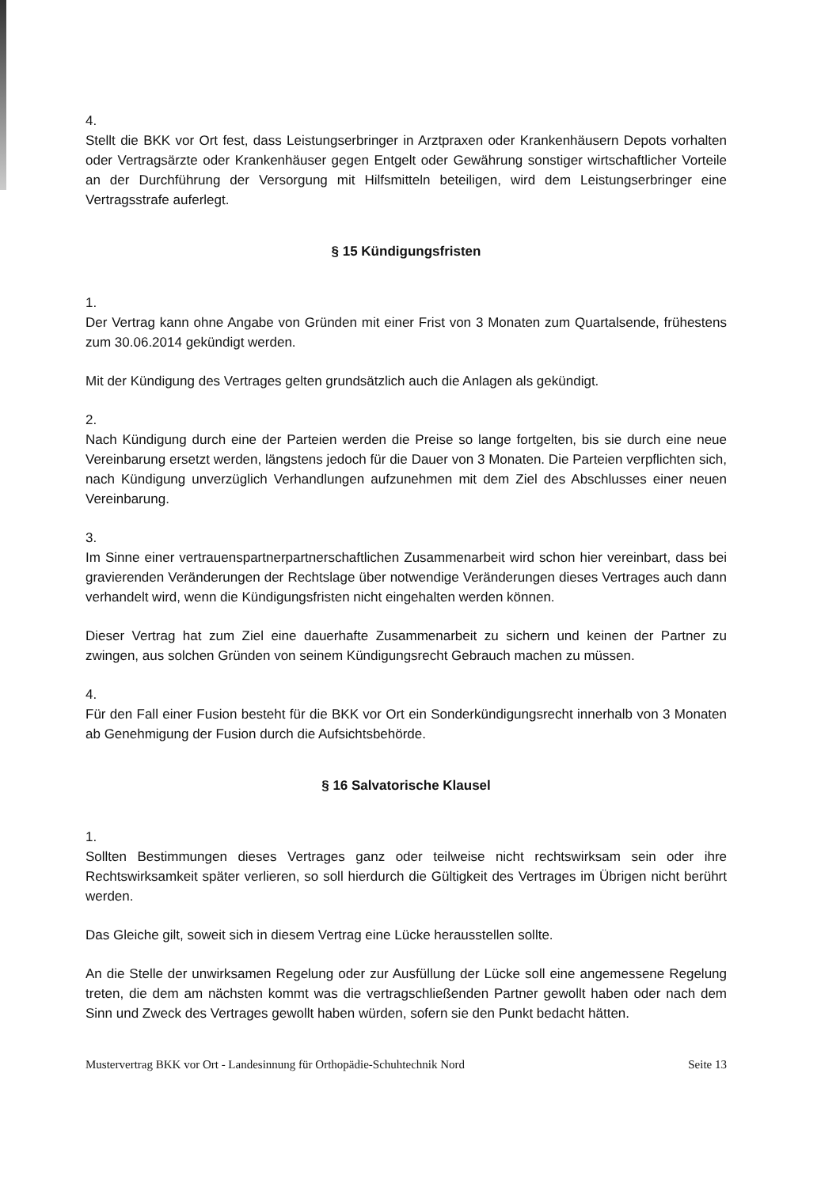4.
Stellt die BKK vor Ort fest, dass Leistungserbringer in Arztpraxen oder Krankenhäusern Depots vorhalten oder Vertragsärzte oder Krankenhäuser gegen Entgelt oder Gewährung sonstiger wirtschaftlicher Vorteile an der Durchführung der Versorgung mit Hilfsmitteln beteiligen, wird dem Leistungserbringer eine Vertragsstrafe auferlegt.
§ 15 Kündigungsfristen
1.
Der Vertrag kann ohne Angabe von Gründen mit einer Frist von 3 Monaten zum Quartalsende, frühestens zum 30.06.2014 gekündigt werden.
Mit der Kündigung des Vertrages gelten grundsätzlich auch die Anlagen als gekündigt.
2.
Nach Kündigung durch eine der Parteien werden die Preise so lange fortgelten, bis sie durch eine neue Vereinbarung ersetzt werden, längstens jedoch für die Dauer von 3 Monaten. Die Parteien verpflichten sich, nach Kündigung unverzüglich Verhandlungen aufzunehmen mit dem Ziel des Abschlusses einer neuen Vereinbarung.
3.
Im Sinne einer vertrauenspartnerpartnerschaftlichen Zusammenarbeit wird schon hier vereinbart, dass bei gravierenden Veränderungen der Rechtslage über notwendige Veränderungen dieses Vertrages auch dann verhandelt wird, wenn die Kündigungsfristen nicht eingehalten werden können.
Dieser Vertrag hat zum Ziel eine dauerhafte Zusammenarbeit zu sichern und keinen der Partner zu zwingen, aus solchen Gründen von seinem Kündigungsrecht Gebrauch machen zu müssen.
4.
Für den Fall einer Fusion besteht für die BKK vor Ort ein Sonderkündigungsrecht innerhalb von 3 Monaten ab Genehmigung der Fusion durch die Aufsichtsbehörde.
§ 16 Salvatorische Klausel
1.
Sollten Bestimmungen dieses Vertrages ganz oder teilweise nicht rechtswirksam sein oder ihre Rechtswirksamkeit später verlieren, so soll hierdurch die Gültigkeit des Vertrages im Übrigen nicht berührt werden.
Das Gleiche gilt, soweit sich in diesem Vertrag eine Lücke herausstellen sollte.
An die Stelle der unwirksamen Regelung oder zur Ausfüllung der Lücke soll eine angemessene Regelung treten, die dem am nächsten kommt was die vertragschließenden Partner gewollt haben oder nach dem Sinn und Zweck des Vertrages gewollt haben würden, sofern sie den Punkt bedacht hätten.
Mustervertrag BKK vor Ort - Landesinnung für Orthopädie-Schuhtechnik Nord Seite 13